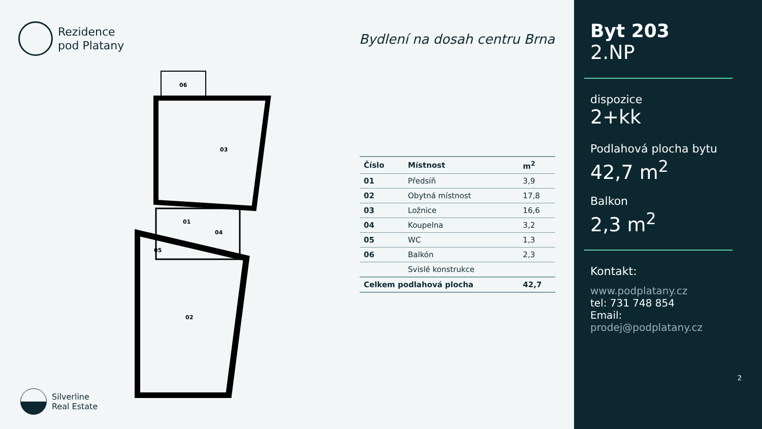Rezidence
pod Platany
Bydlení na dosah centru Brna
06
03
01
04
05
02
| Číslo | Místnost | m<sup>2</sup> |
| --- | --- | --- |
| 01 | Předsíň | 3,9 |
| 02 | Obytná místnost | 17,8 |
| 03 | Ložnice | 16,6 |
| 04 | Koupelna | 3,2 |
| 05 | WC | 1,3 |
| 06 | Balkón | 2,3 |
| | Svislé konstrukce | |
| Celkem podlahová plocha | | 42,7 |
Silverline
Real Estate
Byt 203
2.NP
dispozice
2+kk
Podlahová plocha bytu
42,7 m<sup>2</sup>
Balkon
2,3 m<sup>2</sup>
Kontakt:
www.podplatany.cz
tel: 731 748 854
Email:
prodej@podplatany.cz
2